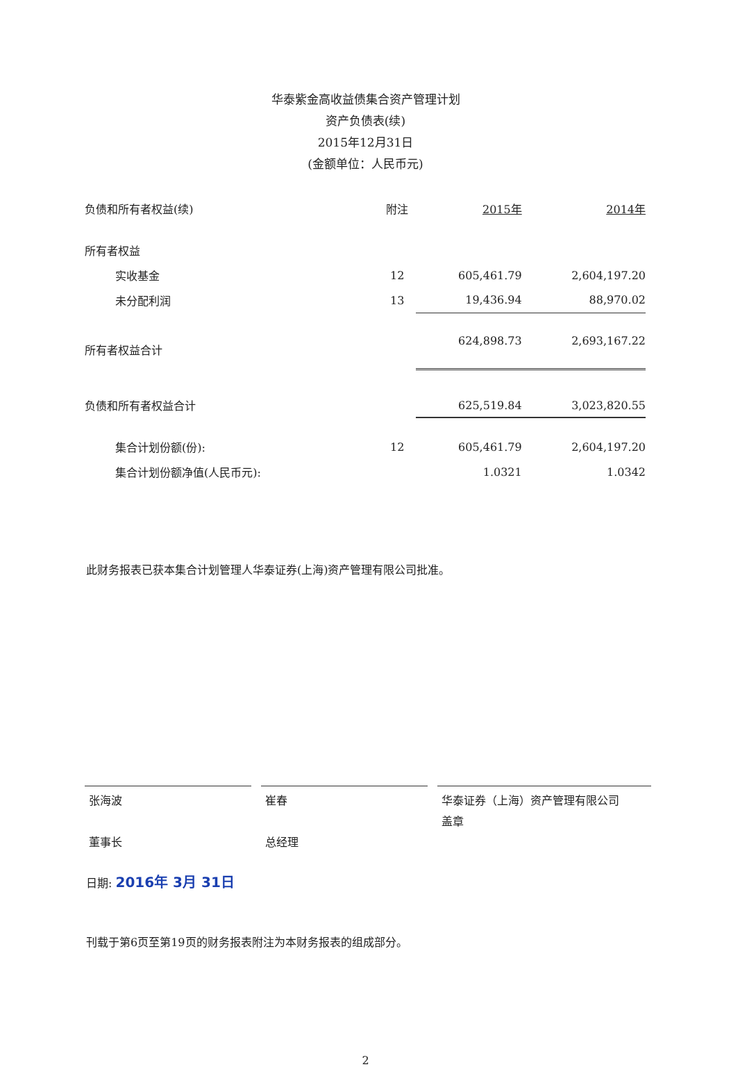华泰紫金高收益债集合资产管理计划
资产负债表(续)
2015年12月31日
(金额单位：人民币元)
| 负债和所有者权益(续) | 附注 | 2015年 | 2014年 |
| --- | --- | --- | --- |
| 所有者权益 | | | |
| 实收基金 | 12 | 605,461.79 | 2,604,197.20 |
| 未分配利润 | 13 | 19,436.94 | 88,970.02 |
| 所有者权益合计 | | 624,898.73 | 2,693,167.22 |
| 负债和所有者权益合计 | | 625,519.84 | 3,023,820.55 |
| 集合计划份额(份): | 12 | 605,461.79 | 2,604,197.20 |
| 集合计划份额净值(人民币元): | | 1.0321 | 1.0342 |
此财务报表已获本集合计划管理人华泰证券(上海)资产管理有限公司批准。
张海波
董事长
崔春
总经理
华泰证券（上海）资产管理有限公司
盖章
日期: 2016年 3月 31日
刊载于第6页至第19页的财务报表附注为本财务报表的组成部分。
2